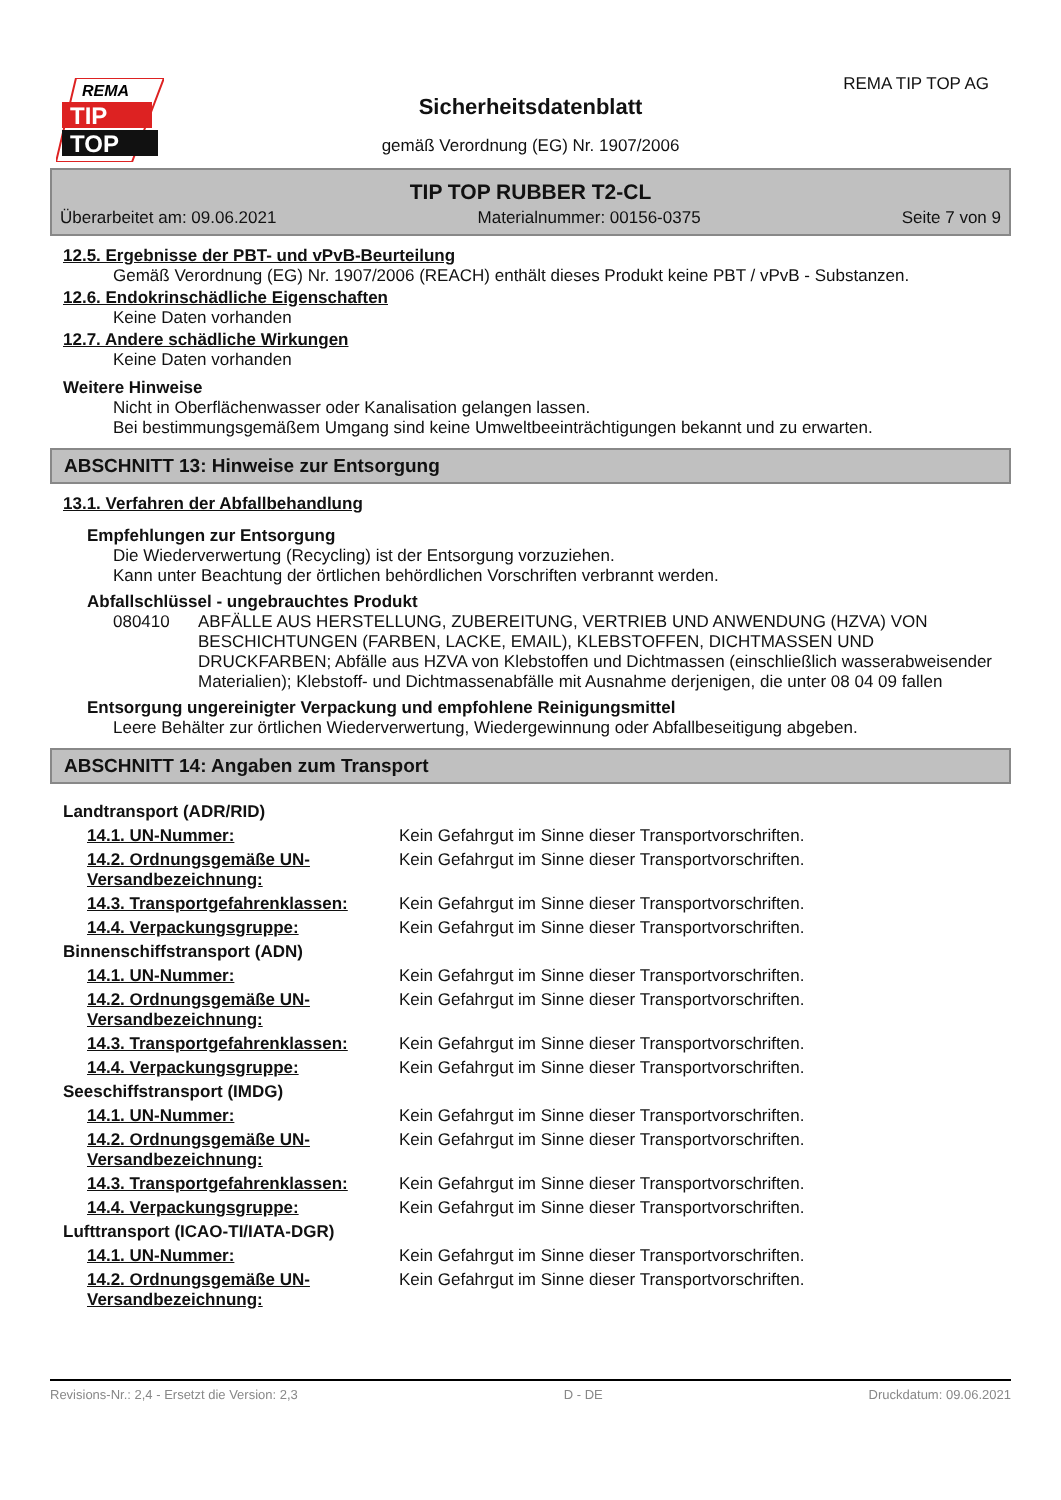REMA
TIP
TOP
REMA TIP TOP AG
Sicherheitsdatenblatt
gemäß Verordnung (EG) Nr. 1907/2006
TIP TOP RUBBER T2-CL
Überarbeitet am: 09.06.2021 Materialnummer: 00156-0375 Seite 7 von 9
12.5. Ergebnisse der PBT- und vPvB-Beurteilung
Gemäß Verordnung (EG) Nr. 1907/2006 (REACH) enthält dieses Produkt keine PBT / vPvB - Substanzen.
12.6. Endokrinschädliche Eigenschaften
Keine Daten vorhanden
12.7. Andere schädliche Wirkungen
Keine Daten vorhanden
Weitere Hinweise
Nicht in Oberflächenwasser oder Kanalisation gelangen lassen.
Bei bestimmungsgemäßem Umgang sind keine Umweltbeeinträchtigungen bekannt und zu erwarten.
ABSCHNITT 13: Hinweise zur Entsorgung
13.1. Verfahren der Abfallbehandlung
Empfehlungen zur Entsorgung
Die Wiederverwertung (Recycling) ist der Entsorgung vorzuziehen.
Kann unter Beachtung der örtlichen behördlichen Vorschriften verbrannt werden.
Abfallschlüssel - ungebrauchtes Produkt
080410 ABFÄLLE AUS HERSTELLUNG, ZUBEREITUNG, VERTRIEB UND ANWENDUNG (HZVA) VON BESCHICHTUNGEN (FARBEN, LACKE, EMAIL), KLEBSTOFFEN, DICHTMASSEN UND DRUCKFARBEN; Abfälle aus HZVA von Klebstoffen und Dichtmassen (einschließlich wasserabweisender Materialien); Klebstoff- und Dichtmassenabfälle mit Ausnahme derjenigen, die unter 08 04 09 fallen
Entsorgung ungereinigter Verpackung und empfohlene Reinigungsmittel
Leere Behälter zur örtlichen Wiederverwertung, Wiedergewinnung oder Abfallbeseitigung abgeben.
ABSCHNITT 14: Angaben zum Transport
| Landtransport (ADR/RID) | |
| 14.1. UN-Nummer: | Kein Gefahrgut im Sinne dieser Transportvorschriften. |
| 14.2. Ordnungsgemäße UN-Versandbezeichnung: | Kein Gefahrgut im Sinne dieser Transportvorschriften. |
| 14.3. Transportgefahrenklassen: | Kein Gefahrgut im Sinne dieser Transportvorschriften. |
| 14.4. Verpackungsgruppe: | Kein Gefahrgut im Sinne dieser Transportvorschriften. |
| Binnenschiffstransport (ADN) | |
| 14.1. UN-Nummer: | Kein Gefahrgut im Sinne dieser Transportvorschriften. |
| 14.2. Ordnungsgemäße UN-Versandbezeichnung: | Kein Gefahrgut im Sinne dieser Transportvorschriften. |
| 14.3. Transportgefahrenklassen: | Kein Gefahrgut im Sinne dieser Transportvorschriften. |
| 14.4. Verpackungsgruppe: | Kein Gefahrgut im Sinne dieser Transportvorschriften. |
| Seeschiffstransport (IMDG) | |
| 14.1. UN-Nummer: | Kein Gefahrgut im Sinne dieser Transportvorschriften. |
| 14.2. Ordnungsgemäße UN-Versandbezeichnung: | Kein Gefahrgut im Sinne dieser Transportvorschriften. |
| 14.3. Transportgefahrenklassen: | Kein Gefahrgut im Sinne dieser Transportvorschriften. |
| 14.4. Verpackungsgruppe: | Kein Gefahrgut im Sinne dieser Transportvorschriften. |
| Lufttransport (ICAO-TI/IATA-DGR) | |
| 14.1. UN-Nummer: | Kein Gefahrgut im Sinne dieser Transportvorschriften. |
| 14.2. Ordnungsgemäße UN-Versandbezeichnung: | Kein Gefahrgut im Sinne dieser Transportvorschriften. |
Revisions-Nr.: 2,4 - Ersetzt die Version: 2,3 D - DE Druckdatum: 09.06.2021